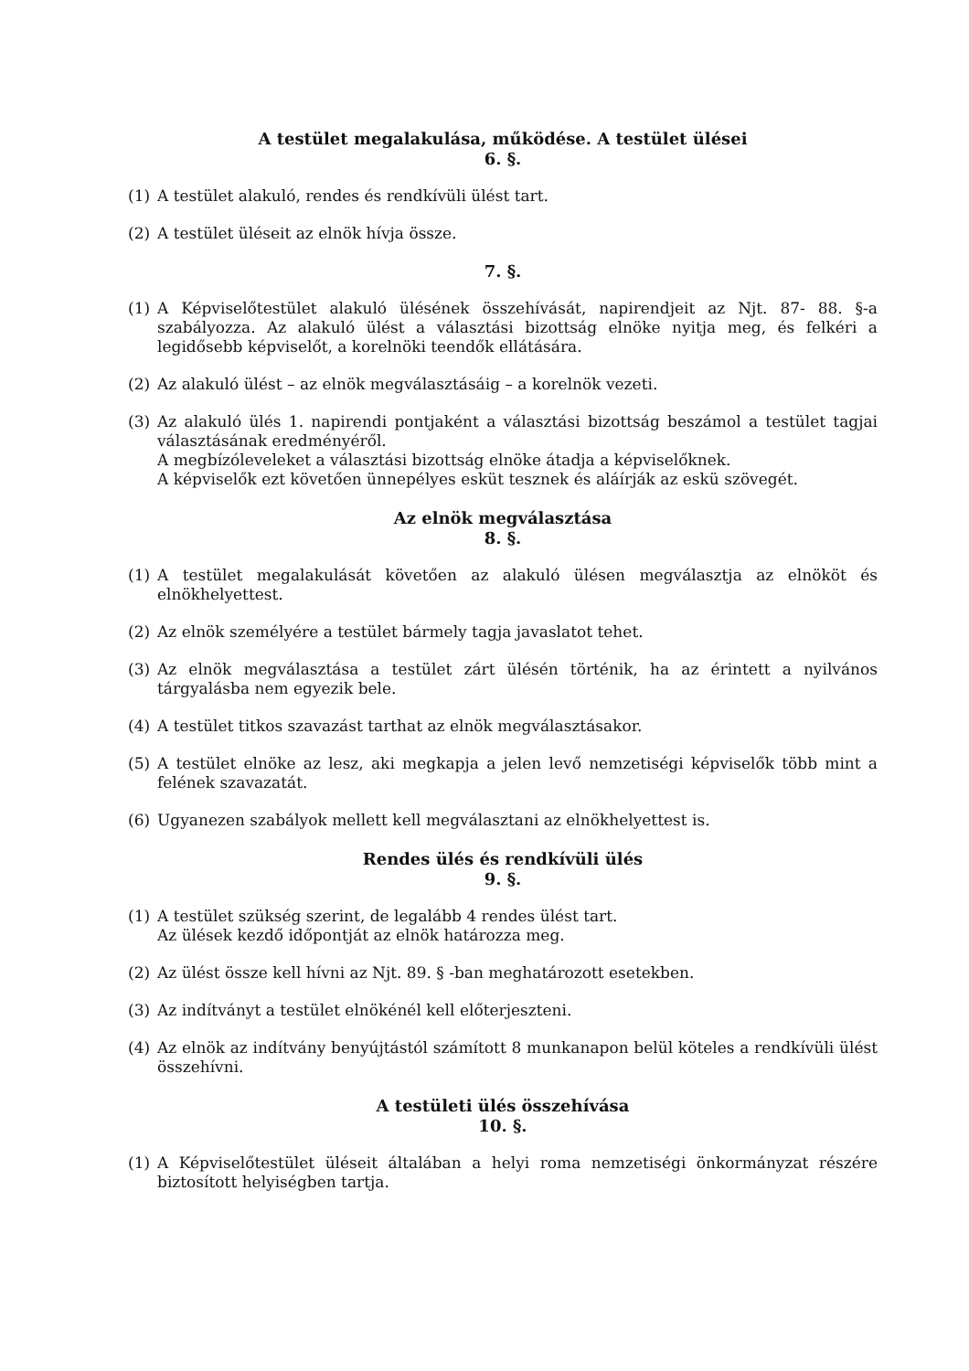A testület megalakulása, működése. A testület ülései
6. §.
(1) A testület alakuló, rendes és rendkívüli ülést tart.
(2) A testület üléseit az elnök hívja össze.
7. §.
(1) A Képviselőtestület alakuló ülésének összehívását, napirendjeit az Njt. 87- 88. §-a szabályozza. Az alakuló ülést a választási bizottság elnöke nyitja meg, és felkéri a legidősebb képviselőt, a korelnöki teendők ellátására.
(2) Az alakuló ülést – az elnök megválasztásáig – a korelnök vezeti.
(3) Az alakuló ülés 1. napirendi pontjaként a választási bizottság beszámol a testület tagjai választásának eredményéről.
A megbízóleveleket a választási bizottság elnöke átadja a képviselőknek.
A képviselők ezt követően ünnepélyes esküt tesznek és aláírják az eskü szövegét.
Az elnök megválasztása
8. §.
(1) A testület megalakulását követően az alakuló ülésen megválasztja az elnököt és elnökhelyettest.
(2) Az elnök személyére a testület bármely tagja javaslatot tehet.
(3) Az elnök megválasztása a testület zárt ülésén történik, ha az érintett a nyilvános tárgyalásba nem egyezik bele.
(4) A testület titkos szavazást tarthat az elnök megválasztásakor.
(5) A testület elnöke az lesz, aki megkapja a jelen levő nemzetiségi képviselők több mint a felének szavazatát.
(6) Ugyanezen szabályok mellett kell megválasztani az elnökhelyettest is.
Rendes ülés és rendkívüli ülés
9. §.
(1) A testület szükség szerint, de legalább 4 rendes ülést tart.
Az ülések kezdő időpontját az elnök határozza meg.
(2) Az ülést össze kell hívni az Njt. 89. § -ban meghatározott esetekben.
(3) Az indítványt a testület elnökénél kell előterjeszteni.
(4) Az elnök az indítvány benyújtástól számított 8 munkanapon belül köteles a rendkívüli ülést összehívni.
A testületi ülés összehívása
10. §.
(1) A Képviselőtestület üléseit általában a helyi roma nemzetiségi önkormányzat részére biztosított helyiségben tartja.